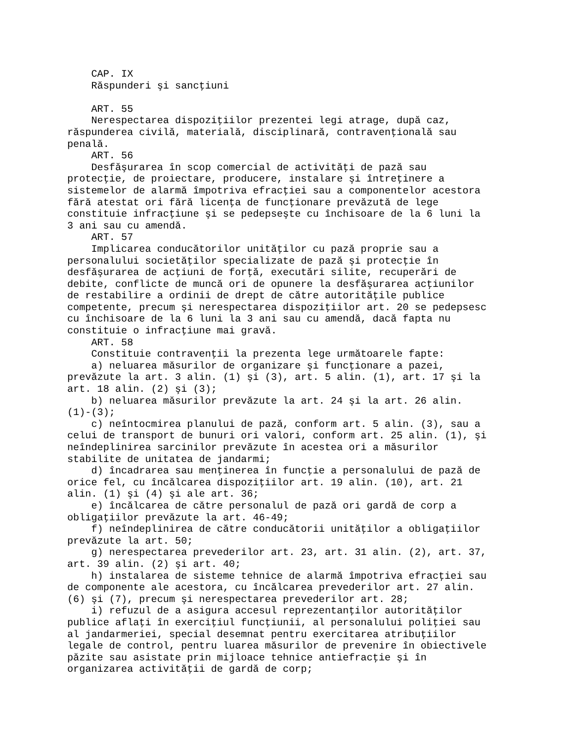CAP. IX
    Răspunderi şi sancţiuni

    ART. 55
    Nerespectarea dispoziţiilor prezentei legi atrage, după caz,
răspunderea civilă, materială, disciplinară, contravenţională sau
penală.
    ART. 56
    Desfăşurarea în scop comercial de activităţi de pază sau
protecţie, de proiectare, producere, instalare şi întreţinere a
sistemelor de alarmă împotriva efracţiei sau a componentelor acestora
fără atestat ori fără licenţa de funcţionare prevăzută de lege
constituie infracţiune şi se pedepseşte cu închisoare de la 6 luni la
3 ani sau cu amendă.
    ART. 57
    Implicarea conducătorilor unităţilor cu pază proprie sau a
personalului societăţilor specializate de pază şi protecţie în
desfăşurarea de acţiuni de forţă, executări silite, recuperări de
debite, conflicte de muncă ori de opunere la desfăşurarea acţiunilor
de restabilire a ordinii de drept de către autorităţile publice
competente, precum şi nerespectarea dispoziţiilor art. 20 se pedepsesc
cu închisoare de la 6 luni la 3 ani sau cu amendă, dacă fapta nu
constituie o infracţiune mai gravă.
    ART. 58
    Constituie contravenţii la prezenta lege următoarele fapte:
    a) neluarea măsurilor de organizare şi funcţionare a pazei,
prevăzute la art. 3 alin. (1) şi (3), art. 5 alin. (1), art. 17 şi la
art. 18 alin. (2) şi (3);
    b) neluarea măsurilor prevăzute la art. 24 şi la art. 26 alin.
(1)-(3);
    c) neîntocmirea planului de pază, conform art. 5 alin. (3), sau a
celui de transport de bunuri ori valori, conform art. 25 alin. (1), şi
neîndeplinirea sarcinilor prevăzute în acestea ori a măsurilor
stabilite de unitatea de jandarmi;
    d) încadrarea sau menţinerea în funcţie a personalului de pază de
orice fel, cu încălcarea dispoziţiilor art. 19 alin. (10), art. 21
alin. (1) şi (4) şi ale art. 36;
    e) încălcarea de către personalul de pază ori gardă de corp a
obligaţiilor prevăzute la art. 46-49;
    f) neîndeplinirea de către conducătorii unităţilor a obligaţiilor
prevăzute la art. 50;
    g) nerespectarea prevederilor art. 23, art. 31 alin. (2), art. 37,
art. 39 alin. (2) şi art. 40;
    h) instalarea de sisteme tehnice de alarmă împotriva efracţiei sau
de componente ale acestora, cu încălcarea prevederilor art. 27 alin.
(6) şi (7), precum şi nerespectarea prevederilor art. 28;
    i) refuzul de a asigura accesul reprezentanţilor autorităţilor
publice aflaţi în exerciţiul funcţiunii, al personalului poliţiei sau
al jandarmeriei, special desemnat pentru exercitarea atribuţiilor
legale de control, pentru luarea măsurilor de prevenire în obiectivele
păzite sau asistate prin mijloace tehnice antiefracţie şi în
organizarea activităţii de gardă de corp;